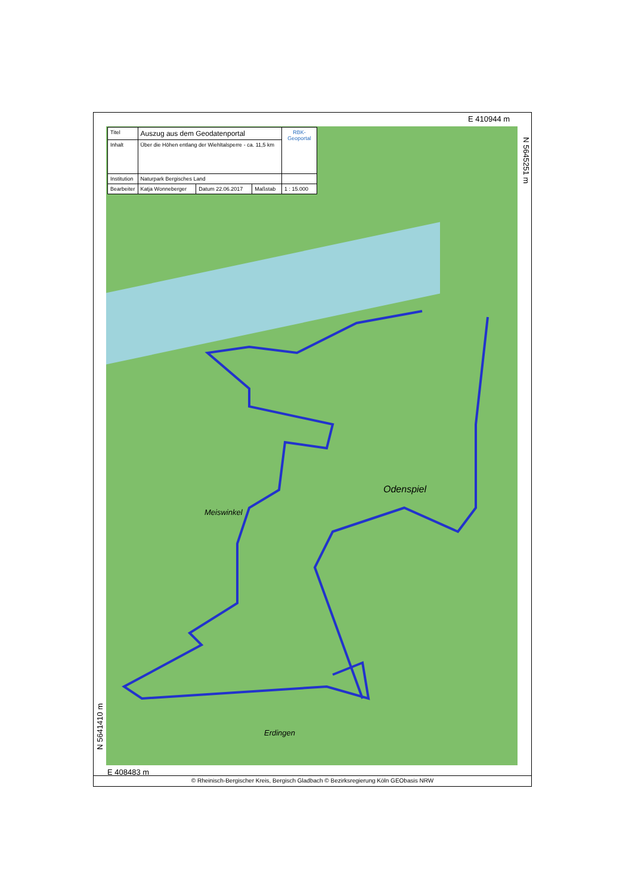E 410944 m
Odenspiel
Meiswinkel
Erdingen
| Titel | Auszug aus dem Geodatenportal | | | RBK-Geoportal |
| Inhalt | Über die Höhen entlang der Wiehltalsperre - ca. 11,5 km | | | |
| Institution | Naturpark Bergisches Land | | | |
| Bearbeiter | Katja Wonneberger | Datum 22.06.2017 | Maßstab | 1 : 15.000 |
N 5645251 m
N 5641410 m
E 408483 m
© Rheinisch-Bergischer Kreis, Bergisch Gladbach © Bezirksregierung Köln GEObasis NRW